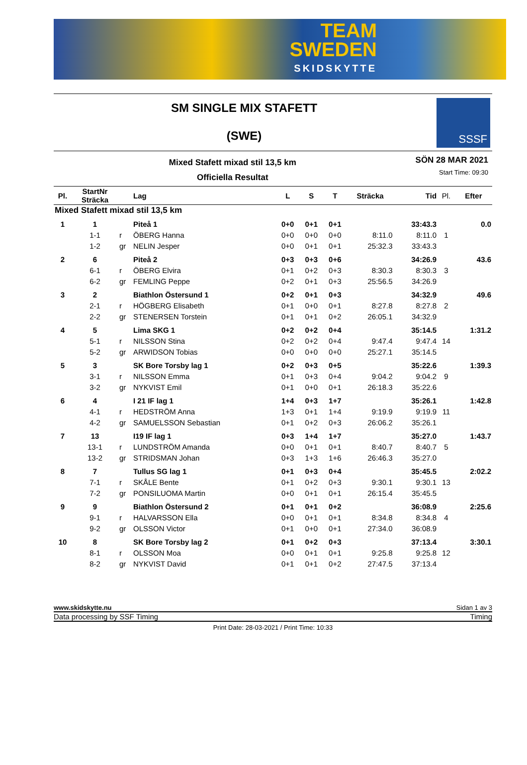TEAM
SWEDEN
SKIDSKYTTE
SM SINGLE MIX STAFETT
(SWE)
SSSF
Mixed Stafett mixad stil 13,5 km
Officiella Resultat
SÖN 28 MAR 2021
Start Time: 09:30
| Pl. | StartNr Sträcka | | Lag | L | S | T | Sträcka | Tid | Pl. | Efter |
| --- | --- | --- | --- | --- | --- | --- | --- | --- | --- | --- |
| Mixed Stafett mixad stil 13,5 km | | | | | | | | | | |
| 1 | 1 | | Piteå 1 | 0+0 | 0+1 | 0+1 | | 33:43.3 | | 0.0 |
| | 1-1 | r | ÖBERG Hanna | 0+0 | 0+0 | 0+0 | 8:11.0 | 8:11.0 | 1 | |
| | 1-2 | gr | NELIN Jesper | 0+0 | 0+1 | 0+1 | 25:32.3 | 33:43.3 | | |
| 2 | 6 | | Piteå 2 | 0+3 | 0+3 | 0+6 | | 34:26.9 | | 43.6 |
| | 6-1 | r | ÖBERG Elvira | 0+1 | 0+2 | 0+3 | 8:30.3 | 8:30.3 | 3 | |
| | 6-2 | gr | FEMLING Peppe | 0+2 | 0+1 | 0+3 | 25:56.5 | 34:26.9 | | |
| 3 | 2 | | Biathlon Östersund 1 | 0+2 | 0+1 | 0+3 | | 34:32.9 | | 49.6 |
| | 2-1 | r | HÖGBERG Elisabeth | 0+1 | 0+0 | 0+1 | 8:27.8 | 8:27.8 | 2 | |
| | 2-2 | gr | STENERSEN Torstein | 0+1 | 0+1 | 0+2 | 26:05.1 | 34:32.9 | | |
| 4 | 5 | | Lima SKG 1 | 0+2 | 0+2 | 0+4 | | 35:14.5 | | 1:31.2 |
| | 5-1 | r | NILSSON Stina | 0+2 | 0+2 | 0+4 | 9:47.4 | 9:47.4 | 14 | |
| | 5-2 | gr | ARWIDSON Tobias | 0+0 | 0+0 | 0+0 | 25:27.1 | 35:14.5 | | |
| 5 | 3 | | SK Bore Torsby lag 1 | 0+2 | 0+3 | 0+5 | | 35:22.6 | | 1:39.3 |
| | 3-1 | r | NILSSON Emma | 0+1 | 0+3 | 0+4 | 9:04.2 | 9:04.2 | 9 | |
| | 3-2 | gr | NYKVIST Emil | 0+1 | 0+0 | 0+1 | 26:18.3 | 35:22.6 | | |
| 6 | 4 | | I 21 IF lag 1 | 1+4 | 0+3 | 1+7 | | 35:26.1 | | 1:42.8 |
| | 4-1 | r | HEDSTRÖM Anna | 1+3 | 0+1 | 1+4 | 9:19.9 | 9:19.9 | 11 | |
| | 4-2 | gr | SAMUELSSON Sebastian | 0+1 | 0+2 | 0+3 | 26:06.2 | 35:26.1 | | |
| 7 | 13 | | I19 IF lag 1 | 0+3 | 1+4 | 1+7 | | 35:27.0 | | 1:43.7 |
| | 13-1 | r | LUNDSTRÖM Amanda | 0+0 | 0+1 | 0+1 | 8:40.7 | 8:40.7 | 5 | |
| | 13-2 | gr | STRIDSMAN Johan | 0+3 | 1+3 | 1+6 | 26:46.3 | 35:27.0 | | |
| 8 | 7 | | Tullus SG lag 1 | 0+1 | 0+3 | 0+4 | | 35:45.5 | | 2:02.2 |
| | 7-1 | r | SKÅLE Bente | 0+1 | 0+2 | 0+3 | 9:30.1 | 9:30.1 | 13 | |
| | 7-2 | gr | PONSILUOMA Martin | 0+0 | 0+1 | 0+1 | 26:15.4 | 35:45.5 | | |
| 9 | 9 | | Biathlon Östersund 2 | 0+1 | 0+1 | 0+2 | | 36:08.9 | | 2:25.6 |
| | 9-1 | r | HALVARSSON Ella | 0+0 | 0+1 | 0+1 | 8:34.8 | 8:34.8 | 4 | |
| | 9-2 | gr | OLSSON Victor | 0+1 | 0+0 | 0+1 | 27:34.0 | 36:08.9 | | |
| 10 | 8 | | SK Bore Torsby lag 2 | 0+1 | 0+2 | 0+3 | | 37:13.4 | | 3:30.1 |
| | 8-1 | r | OLSSON Moa | 0+0 | 0+1 | 0+1 | 9:25.8 | 9:25.8 | 12 | |
| | 8-2 | gr | NYKVIST David | 0+1 | 0+1 | 0+2 | 27:47.5 | 37:13.4 | | |
www.skidskytte.nu Sidan 1 av 3
Data processing by SSF Timing Timing
Print Date: 28-03-2021 / Print Time: 10:33